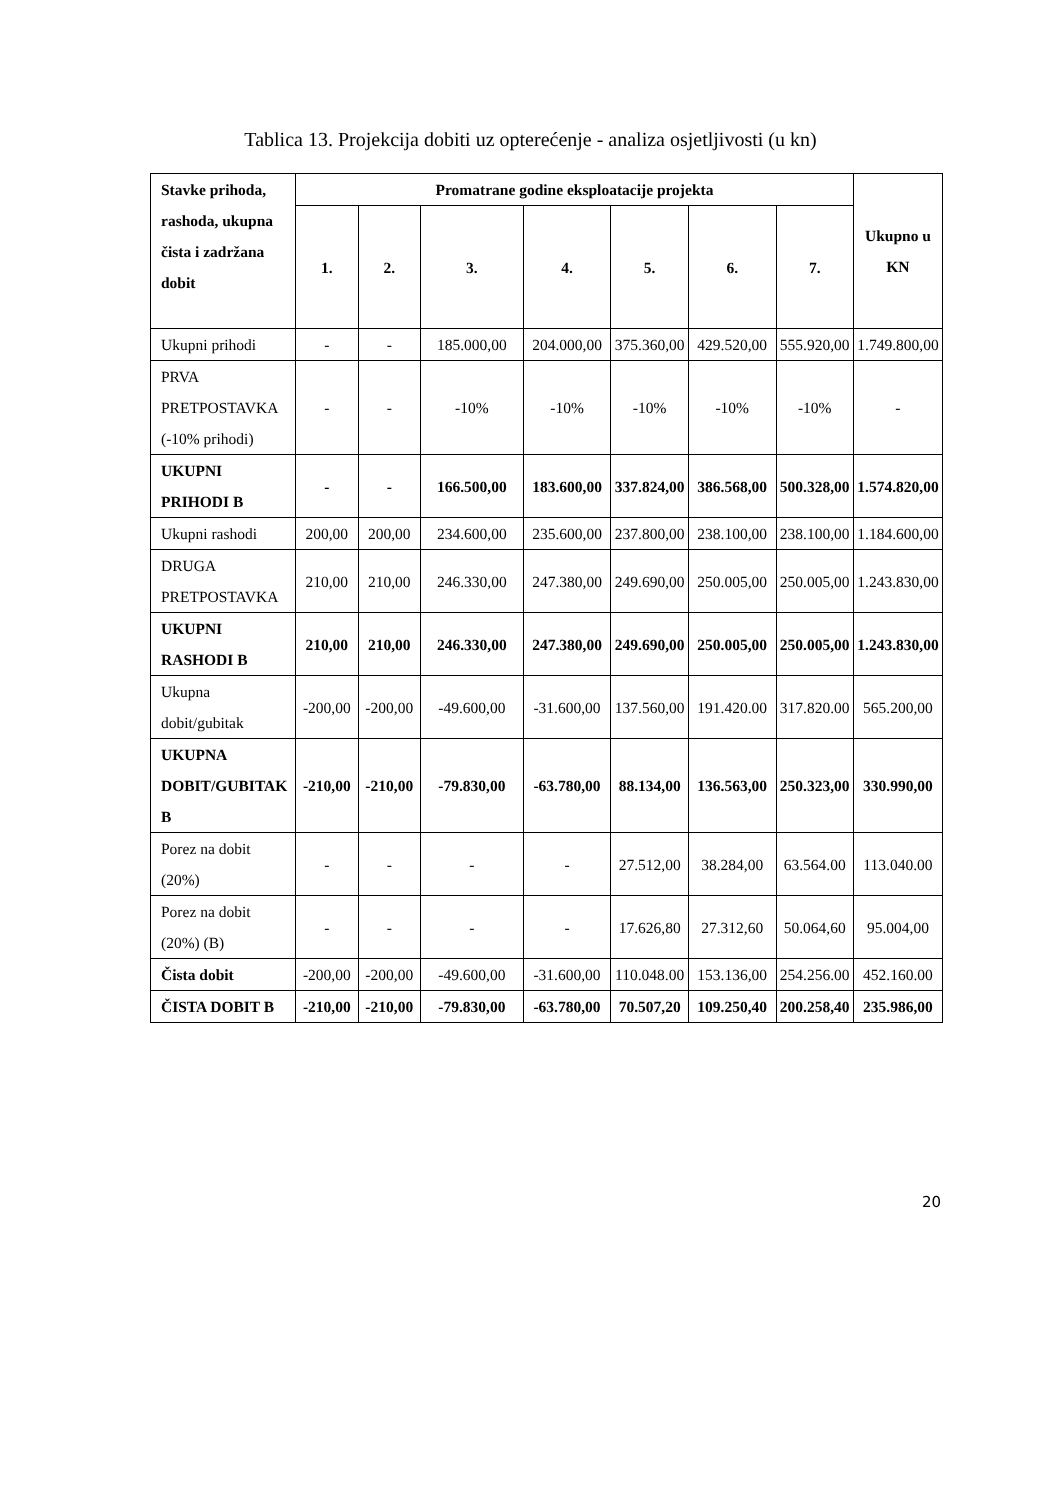Tablica 13. Projekcija dobiti uz opterećenje - analiza osjetljivosti (u kn)
| Stavke prihoda, rashoda, ukupna čista i zadržana dobit | Promatrane godine eksploatacije projekta | | | | | | | Ukupno u KN |
| --- | --- | --- | --- | --- | --- | --- | --- | --- |
| | 1. | 2. | 3. | 4. | 5. | 6. | 7. | |
| Ukupni prihodi | - | - | 185.000,00 | 204.000,00 | 375.360,00 | 429.520,00 | 555.920,00 | 1.749.800,00 |
| PRVA PRETPOSTAVKA (-10% prihodi) | - | - | -10% | -10% | -10% | -10% | -10% | - |
| UKUPNI PRIHODI B | - | - | 166.500,00 | 183.600,00 | 337.824,00 | 386.568,00 | 500.328,00 | 1.574.820,00 |
| Ukupni rashodi | 200,00 | 200,00 | 234.600,00 | 235.600,00 | 237.800,00 | 238.100,00 | 238.100,00 | 1.184.600,00 |
| DRUGA PRETPOSTAVKA | 210,00 | 210,00 | 246.330,00 | 247.380,00 | 249.690,00 | 250.005,00 | 250.005,00 | 1.243.830,00 |
| UKUPNI RASHODI B | 210,00 | 210,00 | 246.330,00 | 247.380,00 | 249.690,00 | 250.005,00 | 250.005,00 | 1.243.830,00 |
| Ukupna dobit/gubitak | -200,00 | -200,00 | -49.600,00 | -31.600,00 | 137.560,00 | 191.420.00 | 317.820.00 | 565.200,00 |
| UKUPNA DOBIT/GUBITAK B | -210,00 | -210,00 | -79.830,00 | -63.780,00 | 88.134,00 | 136.563,00 | 250.323,00 | 330.990,00 |
| Porez na dobit (20%) | - | - | - | - | 27.512,00 | 38.284,00 | 63.564.00 | 113.040.00 |
| Porez na dobit (20%) (B) | - | - | - | - | 17.626,80 | 27.312,60 | 50.064,60 | 95.004,00 |
| Čista dobit | -200,00 | -200,00 | -49.600,00 | -31.600,00 | 110.048.00 | 153.136,00 | 254.256.00 | 452.160.00 |
| ČISTA DOBIT B | -210,00 | -210,00 | -79.830,00 | -63.780,00 | 70.507,20 | 109.250,40 | 200.258,40 | 235.986,00 |
20